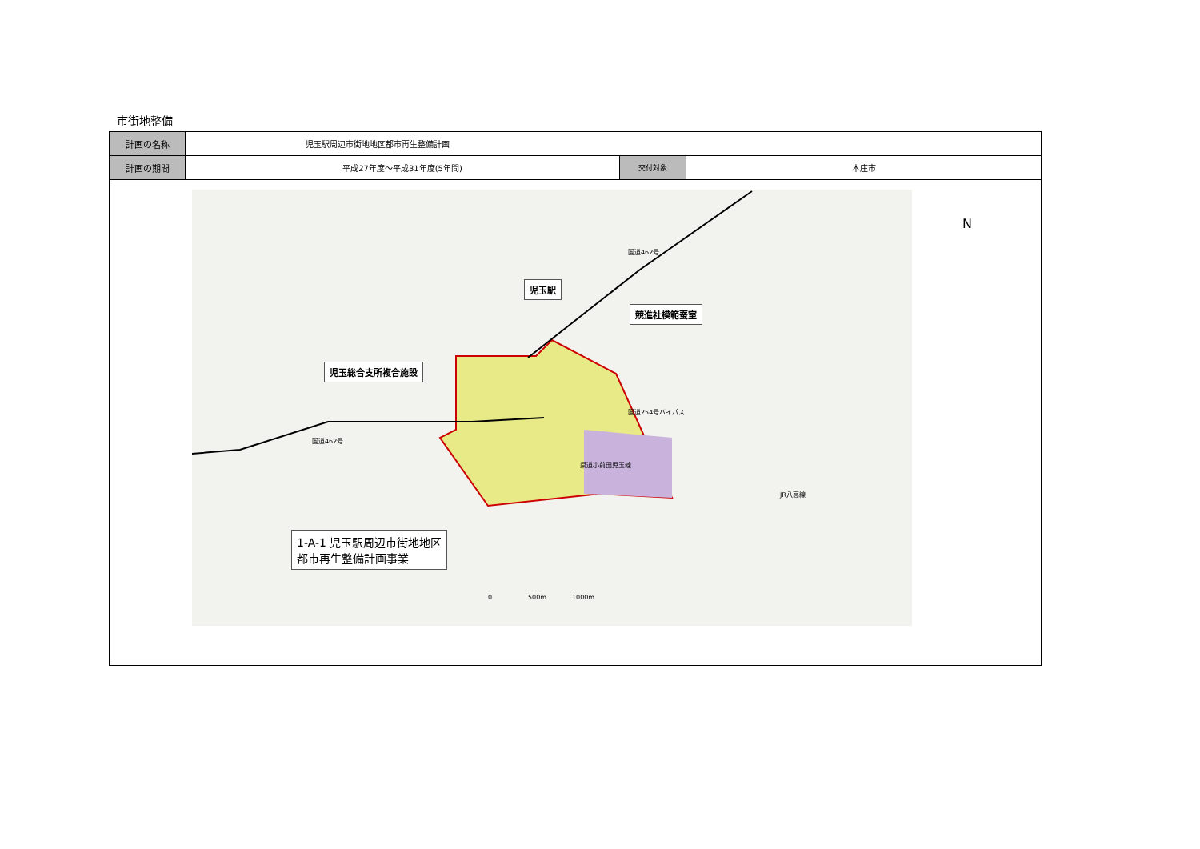市街地整備
| 計画の名称 | 児玉駅周辺市街地地区都市再生整備計画 | | |
| 計画の期間 | 平成27年度～平成31年度(5年間) | 交付対象 | 本庄市 |
児玉駅
競進社模範蚕室
児玉総合支所複合施設
国道462号
国道254号バイパス
国道462号
県道小前田児玉線
JR八高線
1-A-1 児玉駅周辺市街地地区
都市再生整備計画事業
0 500m 1000m
N